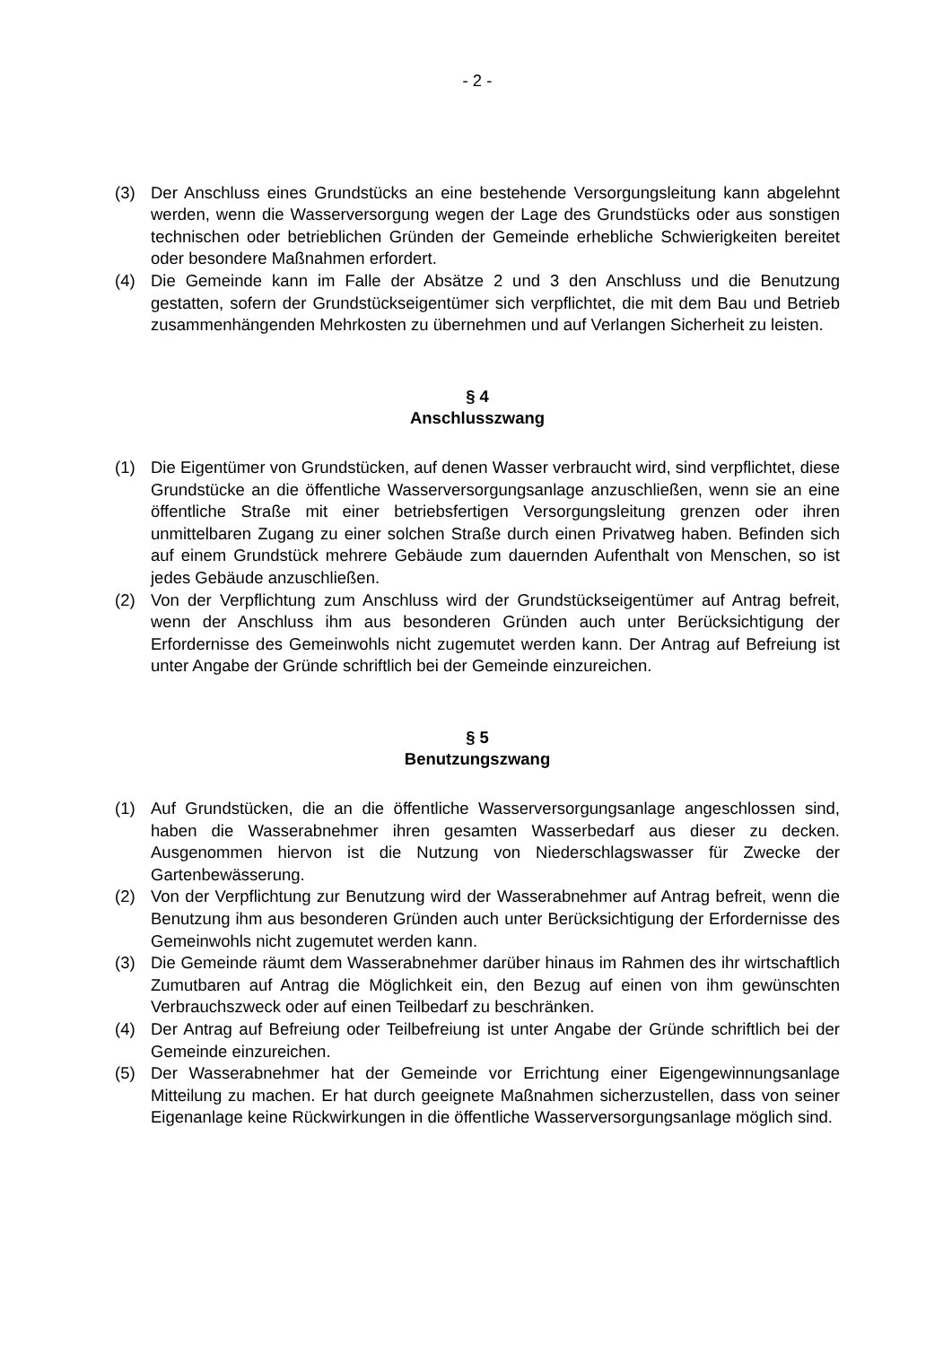- 2 -
(3) Der Anschluss eines Grundstücks an eine bestehende Versorgungsleitung kann abgelehnt werden, wenn die Wasserversorgung wegen der Lage des Grundstücks oder aus sonstigen technischen oder betrieblichen Gründen der Gemeinde erhebliche Schwierigkeiten bereitet oder besondere Maßnahmen erfordert.
(4) Die Gemeinde kann im Falle der Absätze 2 und 3 den Anschluss und die Benutzung gestatten, sofern der Grundstückseigentümer sich verpflichtet, die mit dem Bau und Betrieb zusammenhängenden Mehrkosten zu übernehmen und auf Verlangen Sicherheit zu leisten.
§ 4
Anschlusszwang
(1) Die Eigentümer von Grundstücken, auf denen Wasser verbraucht wird, sind verpflichtet, diese Grundstücke an die öffentliche Wasserversorgungsanlage anzuschließen, wenn sie an eine öffentliche Straße mit einer betriebsfertigen Versorgungsleitung grenzen oder ihren unmittelbaren Zugang zu einer solchen Straße durch einen Privatweg haben. Befinden sich auf einem Grundstück mehrere Gebäude zum dauernden Aufenthalt von Menschen, so ist jedes Gebäude anzuschließen.
(2) Von der Verpflichtung zum Anschluss wird der Grundstückseigentümer auf Antrag befreit, wenn der Anschluss ihm aus besonderen Gründen auch unter Berücksichtigung der Erfordernisse des Gemeinwohls nicht zugemutet werden kann. Der Antrag auf Befreiung ist unter Angabe der Gründe schriftlich bei der Gemeinde einzureichen.
§ 5
Benutzungszwang
(1) Auf Grundstücken, die an die öffentliche Wasserversorgungsanlage angeschlossen sind, haben die Wasserabnehmer ihren gesamten Wasserbedarf aus dieser zu decken. Ausgenommen hiervon ist die Nutzung von Niederschlagswasser für Zwecke der Gartenbewässerung.
(2) Von der Verpflichtung zur Benutzung wird der Wasserabnehmer auf Antrag befreit, wenn die Benutzung ihm aus besonderen Gründen auch unter Berücksichtigung der Erfordernisse des Gemeinwohls nicht zugemutet werden kann.
(3) Die Gemeinde räumt dem Wasserabnehmer darüber hinaus im Rahmen des ihr wirtschaftlich Zumutbaren auf Antrag die Möglichkeit ein, den Bezug auf einen von ihm gewünschten Verbrauchszweck oder auf einen Teilbedarf zu beschränken.
(4) Der Antrag auf Befreiung oder Teilbefreiung ist unter Angabe der Gründe schriftlich bei der Gemeinde einzureichen.
(5) Der Wasserabnehmer hat der Gemeinde vor Errichtung einer Eigengewinnungsanlage Mitteilung zu machen. Er hat durch geeignete Maßnahmen sicherzustellen, dass von seiner Eigenanlage keine Rückwirkungen in die öffentliche Wasserversorgungsanlage möglich sind.